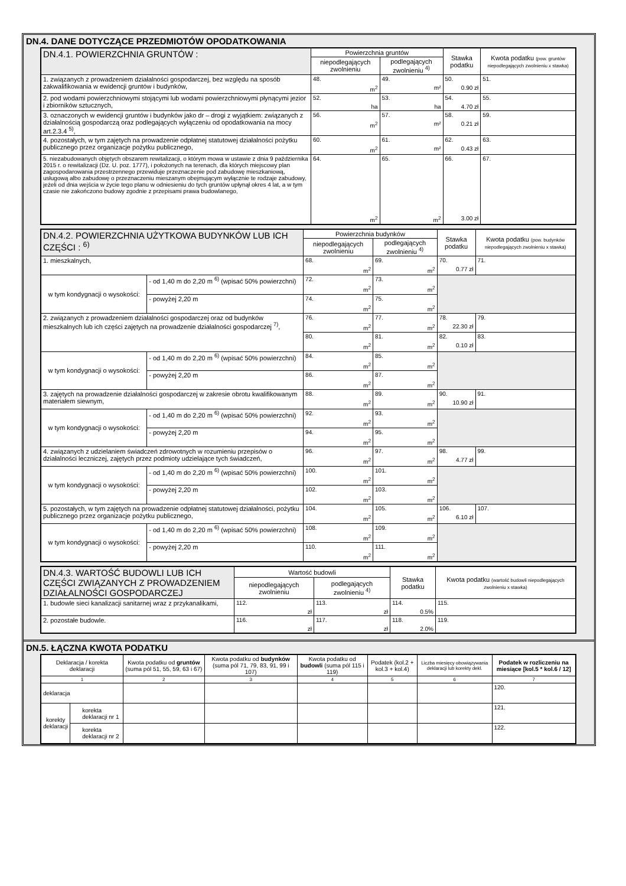DN.4. DANE DOTYCZĄCE PRZEDMIOTÓW OPODATKOWANIA
| DN.4.1. POWIERZCHNIA GRUNTÓW : | Powierzchnia gruntów | | Stawka podatku | Kwota podatku (pow. gruntów niepodlegających zwolnieniu x stawka) |
| --- | --- | --- | --- | --- |
| | niepodlegających zwolnieniu | podlegających zwolnieniu <sup>4)</sup> | | |
| 1. związanych z prowadzeniem działalności gospodarczej, bez względu na sposób zakwalifikowania w ewidencji gruntów i budynków, | 48. m<sup>2</sup> | 49. m² | 50. 0.90 zł | 51. |
| 2. pod wodami powierzchniowymi stojącymi lub wodami powierzchniowymi płynącymi jezior i zbiorników sztucznych, | 52. ha | 53. ha | 54. 4.70 zł | 55. |
| 3. oznaczonych w ewidencji gruntów i budynków jako dr – drogi z wyjątkiem: związanych z działalnością gospodarczą oraz podlegających wyłączeniu od opodatkowania na mocy art.2.3.4 <sup>5)</sup>, | 56. m<sup>2</sup> | 57. m² | 58. 0.21 zł | 59. |
| 4. pozostałych, w tym zajętych na prowadzenie odpłatnej statutowej działalności pożytku publicznego przez organizacje pożytku publicznego, | 60. m<sup>2</sup> | 61. m² | 62. 0.43 zł | 63. |
| 5. niezabudowanych objętych obszarem rewitalizacji, o którym mowa w ustawie z dnia 9 października 2015 r. o rewitalizacji (Dz. U. poz. 1777), i położonych na terenach, dla których miejscowy plan zagospodarowania przestrzennego przewiduje przeznaczenie pod zabudowę mieszkaniową, usługową albo zabudowę o przeznaczeniu mieszanym obejmującym wyłącznie te rodzaje zabudowy, jeżeli od dnia wejścia w życie tego planu w odniesieniu do tych gruntów upłynął okres 4 lat, a w tym czasie nie zakończono budowy zgodnie z przepisami prawa budowlanego, | 64. m<sup>2</sup> | 65. m<sup>2</sup> | 66. 3.00 zł | 67. |
| DN.4.2. POWIERZCHNIA UŻYTKOWA BUDYNKÓW LUB ICH CZĘŚCI : <sup>6)</sup> | | Powierzchnia budynków | | Stawka podatku | Kwota podatku (pow. budynków niepodlegających zwolnieniu x stawka) |
| --- | --- | --- | --- | --- | --- |
| | | niepodlegających zwolnieniu | podlegających zwolnieniu <sup>4)</sup> | | |
| 1. mieszkalnych, | | 68. m<sup>2</sup> | 69. m<sup>2</sup> | 70. 0.77 zł | 71. |
| w tym kondygnacji o wysokości: | - od 1,40 m do 2,20 m <sup>6)</sup> (wpisać 50% powierzchni) | 72. m<sup>2</sup> | 73. m<sup>2</sup> | | |
| | - powyżej 2,20 m | 74. m<sup>2</sup> | 75. m<sup>2</sup> | | |
| 2. związanych z prowadzeniem działalności gospodarczej oraz od budynków mieszkalnych lub ich części zajętych na prowadzenie działalności gospodarczej <sup>7)</sup>, | | 76. m<sup>2</sup> | 77. m<sup>2</sup> | 78. 22.30 zł | 79. |
| | | 80. m<sup>2</sup> | 81. m<sup>2</sup> | 82. 0.10 zł | 83. |
| w tym kondygnacji o wysokości: | - od 1,40 m do 2,20 m <sup>6)</sup> (wpisać 50% powierzchni) | 84. m<sup>2</sup> | 85. m<sup>2</sup> | | |
| | - powyżej 2,20 m | 86. m<sup>2</sup> | 87. m<sup>2</sup> | | |
| 3. zajętych na prowadzenie działalności gospodarczej w zakresie obrotu kwalifikowanym materiałem siewnym, | | 88. m<sup>2</sup> | 89. m<sup>2</sup> | 90. 10.90 zł | 91. |
| w tym kondygnacji o wysokości: | - od 1,40 m do 2,20 m <sup>6)</sup> (wpisać 50% powierzchni) | 92. m<sup>2</sup> | 93. m<sup>2</sup> | | |
| | - powyżej 2,20 m | 94. m<sup>2</sup> | 95. m<sup>2</sup> | | |
| 4. związanych z udzielaniem świadczeń zdrowotnych w rozumieniu przepisów o działalności leczniczej, zajętych przez podmioty udzielające tych świadczeń, | | 96. m<sup>2</sup> | 97. m<sup>2</sup> | 98. 4.77 zł | 99. |
| w tym kondygnacji o wysokości: | - od 1,40 m do 2,20 m <sup>6)</sup> (wpisać 50% powierzchni) | 100. m<sup>2</sup> | 101. m<sup>2</sup> | | |
| | - powyżej 2,20 m | 102. m<sup>2</sup> | 103. m<sup>2</sup> | | |
| 5. pozostałych, w tym zajętych na prowadzenie odpłatnej statutowej działalności, pożytku publicznego przez organizacje pożytku publicznego, | | 104. m<sup>2</sup> | 105. m<sup>2</sup> | 106. 6.10 zł | 107. |
| w tym kondygnacji o wysokości: | - od 1,40 m do 2,20 m <sup>6)</sup> (wpisać 50% powierzchni) | 108. m<sup>2</sup> | 109. m<sup>2</sup> | | |
| | - powyżej 2,20 m | 110. m<sup>2</sup> | 111. m<sup>2</sup> | | |
| DN.4.3. WARTOŚĆ BUDOWLI LUB ICH CZĘŚCI ZWIĄZANYCH Z PROWADZENIEM DZIAŁALNOŚCI GOSPODARCZEJ | Wartość budowli | | Stawka podatku | Kwota podatku (wartość budowli niepodlegających zwolnieniu x stawka) |
| --- | --- | --- | --- | --- |
| | niepodlegających zwolnieniu | podlegających zwolnieniu <sup>4)</sup> | | |
| 1. budowle sieci kanalizacji sanitarnej wraz z przykanalikami, | 112. zł | 113. zł | 114. 0.5% | 115. |
| 2. pozostałe budowle. | 116. zł | 117. zł | 118. 2.0% | 119. |
DN.5. ŁĄCZNA KWOTA PODATKU
| Deklaracja / korekta deklaracji | | Kwota podatku od gruntów (suma pól 51, 55, 59, 63 i 67) | Kwota podatku od budynków (suma pól 71, 79, 83, 91, 99 i 107) | Kwota podatku od budowli (suma pól 115 i 119) | Podatek (kol.2 + kol.3 + kol.4) | Liczba miesięcy obowiązywania deklaracji lub korekty dekl. | Podatek w rozliczeniu na miesiące [kol.5 * kol.6 / 12] |
| --- | --- | --- | --- | --- | --- | --- | --- |
| 1 | | 2 | 3 | 4 | 5 | 6 | 7 |
| deklaracja | | | | | | | 120. |
| korekty deklaracji | korekta deklaracji nr 1 | | | | | | 121. |
| | korekta deklaracji nr 2 | | | | | | 122. |